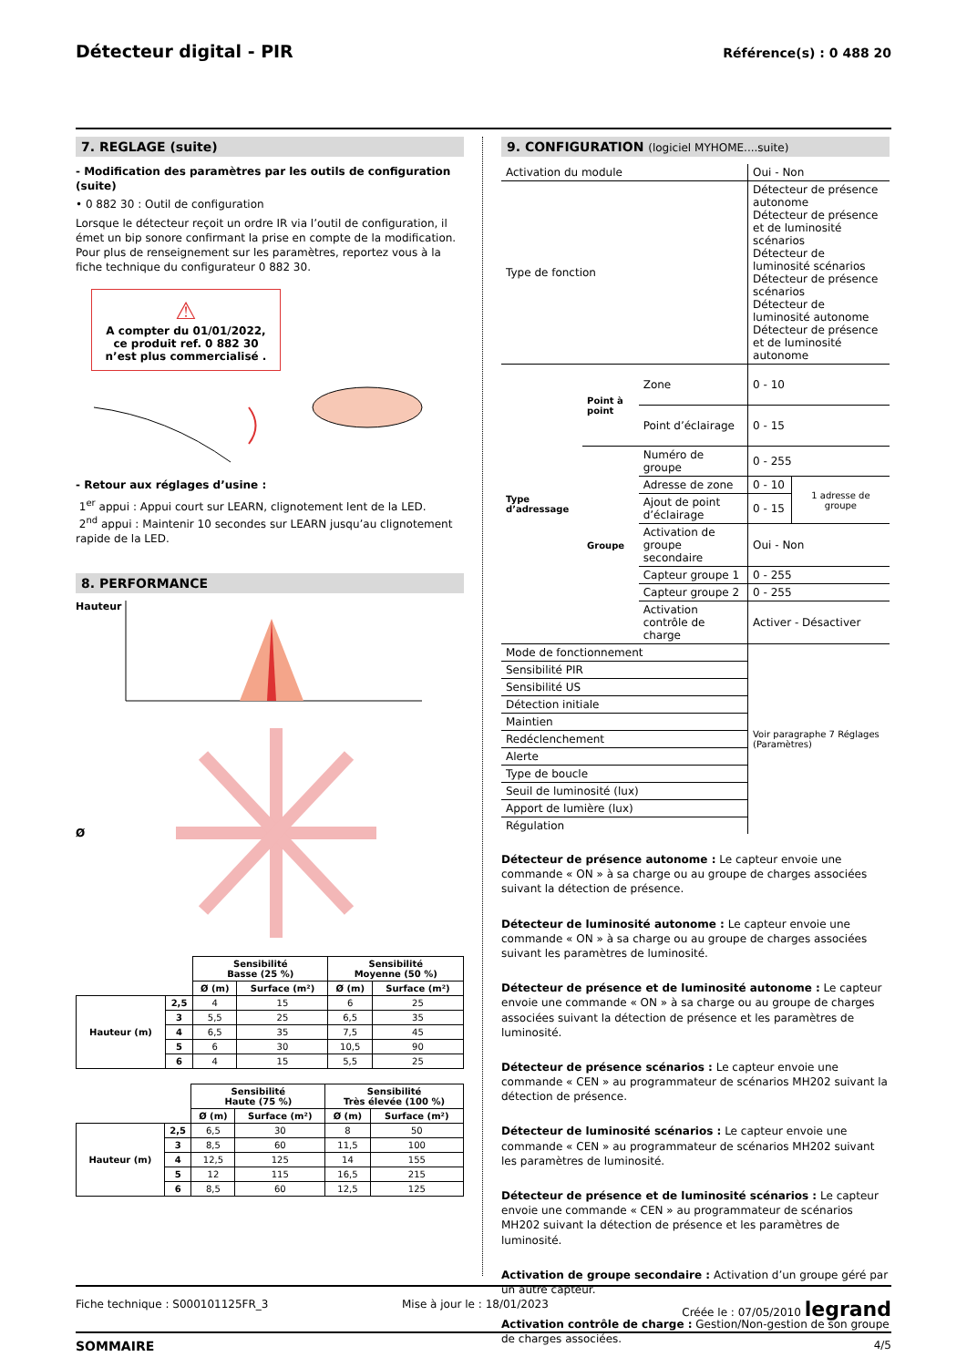Détecteur digital - PIR
Référence(s) : 0 488 20
7. REGLAGE (suite)
- Modification des paramètres par les outils de configuration (suite)
• 0 882 30 : Outil de configuration
Lorsque le détecteur reçoit un ordre IR via l’outil de configuration, il émet un bip sonore confirmant la prise en compte de la modification. Pour plus de renseignement sur les paramètres, reportez vous à la fiche technique du configurateur 0 882 30.
⚠
A compter du 01/01/2022, ce produit ref. 0 882 30 n’est plus commercialisé .
- Retour aux réglages d’usine :
1<sup>er</sup> appui : Appui court sur LEARN, clignotement lent de la LED.
2<sup>nd</sup> appui : Maintenir 10 secondes sur LEARN jusqu’au clignotement rapide de la LED.
8. PERFORMANCE
Hauteur
Ø
| | | Sensibilité Basse (25 %) | | Sensibilité Moyenne (50 %) | |
| | | Ø (m) | Surface (m²) | Ø (m) | Surface (m²) |
| Hauteur (m) | 2,5 | 4 | 15 | 6 | 25 |
| | 3 | 5,5 | 25 | 6,5 | 35 |
| | 4 | 6,5 | 35 | 7,5 | 45 |
| | 5 | 6 | 30 | 10,5 | 90 |
| | 6 | 4 | 15 | 5,5 | 25 |
| | | Sensibilité Haute (75 %) | | Sensibilité Très élevée (100 %) | |
| | | Ø (m) | Surface (m²) | Ø (m) | Surface (m²) |
| Hauteur (m) | 2,5 | 6,5 | 30 | 8 | 50 |
| | 3 | 8,5 | 60 | 11,5 | 100 |
| | 4 | 12,5 | 125 | 14 | 155 |
| | 5 | 12 | 115 | 16,5 | 215 |
| | 6 | 8,5 | 60 | 12,5 | 125 |
9. CONFIGURATION (logiciel MYHOME....suite)
| Activation du module | | | Oui - Non | |
| Type de fonction | | | Détecteur de présence autonome Détecteur de présence et de luminosité scénarios Détecteur de luminosité scénarios Détecteur de présence scénarios Détecteur de luminosité autonome Détecteur de présence et de luminosité autonome | |
| Type d’adressage | Point à point | Zone | 0 - 10 | |
| | | Point d’éclairage | 0 - 15 | |
| | Groupe | Numéro de groupe | 0 - 255 | |
| | | Adresse de zone | 0 - 10 | 1 adresse de groupe |
| | | Ajout de point d’éclairage | 0 - 15 | |
| | | Activation de groupe secondaire | Oui - Non | |
| | | Capteur groupe 1 | 0 - 255 | |
| | | Capteur groupe 2 | 0 - 255 | |
| | | Activation contrôle de charge | Activer - Désactiver | |
| Mode de fonctionnement | | | Voir paragraphe 7 Réglages (Paramètres) | |
| Sensibilité PIR | | | | |
| Sensibilité US | | | | |
| Détection initiale | | | | |
| Maintien | | | | |
| Redéclenchement | | | | |
| Alerte | | | | |
| Type de boucle | | | | |
| Seuil de luminosité (lux) | | | | |
| Apport de lumière (lux) | | | | |
| Régulation | | | | |
Détecteur de présence autonome : Le capteur envoie une commande « ON » à sa charge ou au groupe de charges associées suivant la détection de présence.
Détecteur de luminosité autonome : Le capteur envoie une commande « ON » à sa charge ou au groupe de charges associées suivant les paramètres de luminosité.
Détecteur de présence et de luminosité autonome : Le capteur envoie une commande « ON » à sa charge ou au groupe de charges associées suivant la détection de présence et les paramètres de luminosité.
Détecteur de présence scénarios : Le capteur envoie une commande « CEN » au programmateur de scénarios MH202 suivant la détection de présence.
Détecteur de luminosité scénarios : Le capteur envoie une commande « CEN » au programmateur de scénarios MH202 suivant les paramètres de luminosité.
Détecteur de présence et de luminosité scénarios : Le capteur envoie une commande « CEN » au programmateur de scénarios MH202 suivant la détection de présence et les paramètres de luminosité.
Activation de groupe secondaire : Activation d’un groupe géré par un autre capteur.
Activation contrôle de charge : Gestion/Non-gestion de son groupe de charges associées.
Fiche technique : S000101125FR_3 Mise à jour le : 18/01/2023 Créée le : 07/05/2010 legrand
SOMMAIRE 4/5